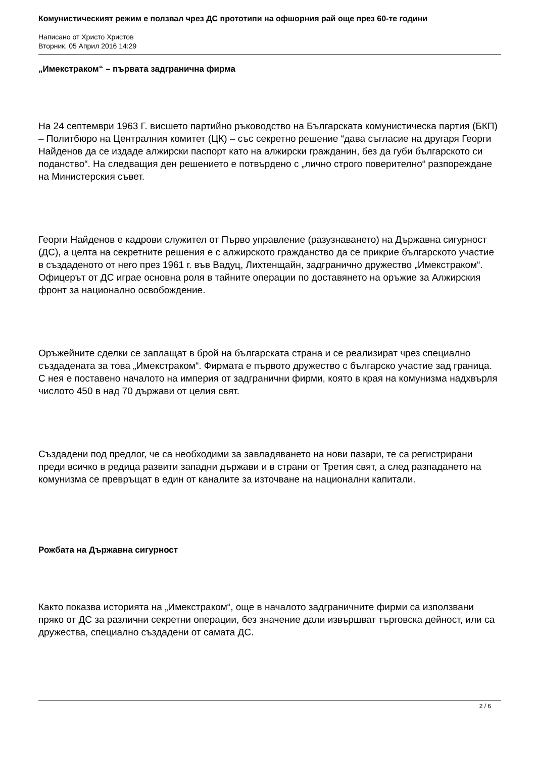Комунистическият режим е ползвал чрез ДС прототипи на офшорния рай още през 60-те години
Написано от Христо Христов
Вторник, 05 Април 2016 14:29
„Имекстраком“ – първата задгранична фирма
На 24 септември 1963 Г. висшето партийно ръководство на Българската комунистическа партия (БКП) – Политбюро на Централния комитет (ЦК) – със секретно решение “дава съгласие на другаря Георги Найденов да се издаде алжирски паспорт като на алжирски гражданин, без да губи българското си поданство“. На следващия ден решението е потвърдено с „лично строго поверително“ разпореждане на Министерския съвет.
Георги Найденов е кадрови служител от Първо управление (разузнаването) на Държавна сигурност (ДС), а целта на секретните решения е с алжирското гражданство да се прикрие българското участие в създаденото от него през 1961 г. във Вадуц, Лихтенщайн, задгранично дружество „Имекстраком“. Офицерът от ДС играе основна роля в тайните операции по доставянето на оръжие за Алжирския фронт за национално освобождение.
Оръжейните сделки се заплащат в брой на българската страна и се реализират чрез специално създадената за това „Имекстраком“. Фирмата е първото дружество с българско участие зад граница. С нея е поставено началото на империя от задгранични фирми, която в края на комунизма надхвърля числото 450 в над 70 държави от целия свят.
Създадени под предлог, че са необходими за завладяването на нови пазари, те са регистрирани преди всичко в редица развити западни държави и в страни от Третия свят, а след разпадането на комунизма се превръщат в един от каналите за източване на национални капитали.
Рожбата на Държавна сигурност
Както показва историята на „Имекстраком“, още в началото задграничните фирми са използвани пряко от ДС за различни секретни операции, без значение дали извършват търговска дейност, или са дружества, специално създадени от самата ДС.
2 / 6